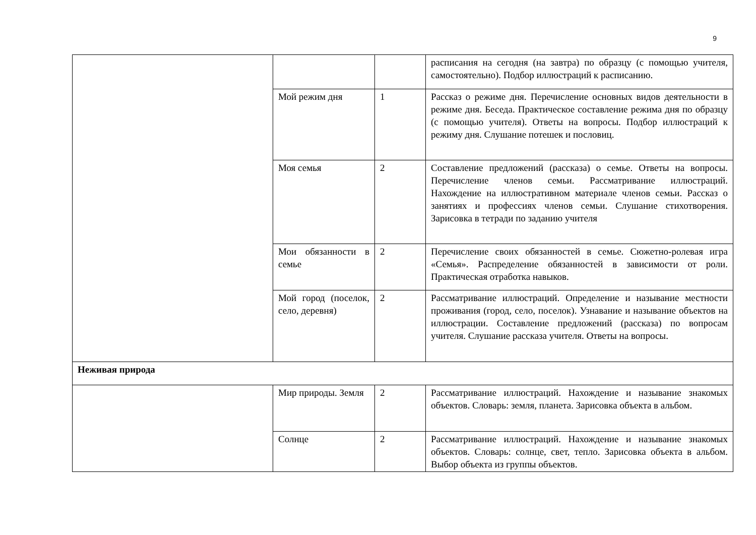9
| | | | расписания на сегодня (на завтра) по образцу (с помощью учителя, самостоятельно). Подбор иллюстраций к расписанию. |
| | Мой режим дня | 1 | Рассказ о режиме дня. Перечисление основных видов деятельности в режиме дня. Беседа. Практическое составление режима дня по образцу (с помощью учителя). Ответы на вопросы. Подбор иллюстраций к режиму дня. Слушание потешек и пословиц. |
| | Моя семья | 2 | Составление предложений (рассказа) о семье. Ответы на вопросы. Перечисление членов семьи. Рассматривание иллюстраций. Нахождение на иллюстративном материале членов семьи. Рассказ о занятиях и профессиях членов семьи. Слушание стихотворения. Зарисовка в тетради по заданию учителя |
| | Мои обязанности в семье | 2 | Перечисление своих обязанностей в семье. Сюжетно-ролевая игра «Семья». Распределение обязанностей в зависимости от роли. Практическая отработка навыков. |
| | Мой город (поселок, село, деревня) | 2 | Рассматривание иллюстраций. Определение и называние местности проживания (город, село, поселок). Узнавание и называние объектов на иллюстрации. Составление предложений (рассказа) по вопросам учителя. Слушание рассказа учителя. Ответы на вопросы. |
| Неживая природа | | | |
| | Мир природы. Земля | 2 | Рассматривание иллюстраций. Нахождение и называние знакомых объектов. Словарь: земля, планета. Зарисовка объекта в альбом. |
| | Солнце | 2 | Рассматривание иллюстраций. Нахождение и называние знакомых объектов. Словарь: солнце, свет, тепло. Зарисовка объекта в альбом. Выбор объекта из группы объектов. |